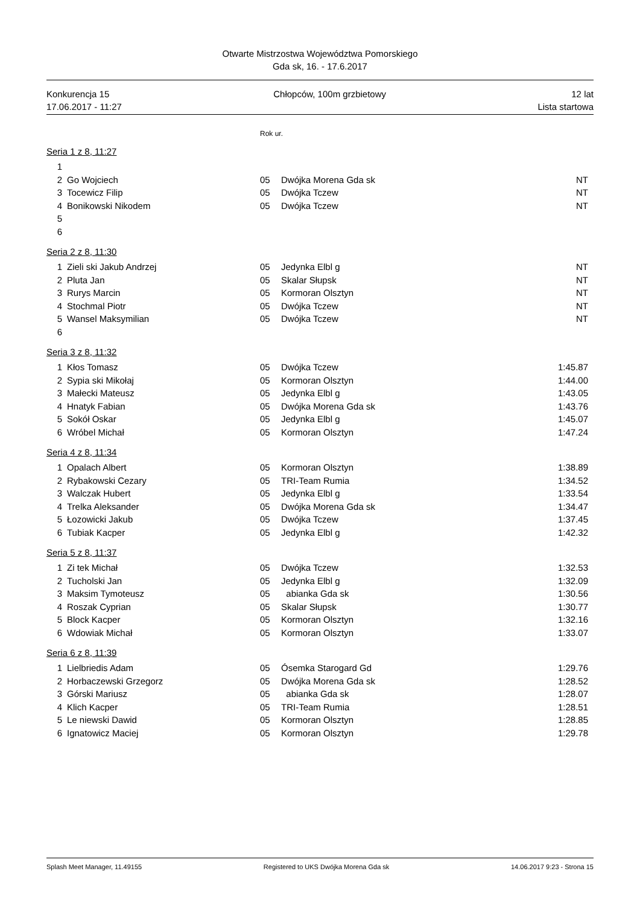Otwarte Mistrzostwa Województwa Pomorskiego
Gda sk, 16. - 17.6.2017
Konkurencja 15
17.06.2017 - 11:27
Chłopców, 100m grzbietowy 12 lat
Lista startowa
Rok ur.
Seria 1 z 8, 11:27
| 1 | | | | |
| 2 | Go Wojciech | 05 | Dwójka Morena Gda sk | NT |
| 3 | Tocewicz Filip | 05 | Dwójka Tczew | NT |
| 4 | Bonikowski Nikodem | 05 | Dwójka Tczew | NT |
| 5 | | | | |
| 6 | | | | |
Seria 2 z 8, 11:30
| 1 | Zieli ski Jakub Andrzej | 05 | Jedynka Elbl g | NT |
| 2 | Pluta Jan | 05 | Skalar Słupsk | NT |
| 3 | Rurys Marcin | 05 | Kormoran Olsztyn | NT |
| 4 | Stochmal Piotr | 05 | Dwójka Tczew | NT |
| 5 | Wansel Maksymilian | 05 | Dwójka Tczew | NT |
| 6 | | | | |
Seria 3 z 8, 11:32
| 1 | Kłos Tomasz | 05 | Dwójka Tczew | 1:45.87 |
| 2 | Sypia ski Mikołaj | 05 | Kormoran Olsztyn | 1:44.00 |
| 3 | Małecki Mateusz | 05 | Jedynka Elbl g | 1:43.05 |
| 4 | Hnatyk Fabian | 05 | Dwójka Morena Gda sk | 1:43.76 |
| 5 | Sokół Oskar | 05 | Jedynka Elbl g | 1:45.07 |
| 6 | Wróbel Michał | 05 | Kormoran Olsztyn | 1:47.24 |
Seria 4 z 8, 11:34
| 1 | Opalach Albert | 05 | Kormoran Olsztyn | 1:38.89 |
| 2 | Rybakowski Cezary | 05 | TRI-Team Rumia | 1:34.52 |
| 3 | Walczak Hubert | 05 | Jedynka Elbl g | 1:33.54 |
| 4 | Trelka Aleksander | 05 | Dwójka Morena Gda sk | 1:34.47 |
| 5 | Łozowicki Jakub | 05 | Dwójka Tczew | 1:37.45 |
| 6 | Tubiak Kacper | 05 | Jedynka Elbl g | 1:42.32 |
Seria 5 z 8, 11:37
| 1 | Zi tek Michał | 05 | Dwójka Tczew | 1:32.53 |
| 2 | Tucholski Jan | 05 | Jedynka Elbl g | 1:32.09 |
| 3 | Maksim Tymoteusz | 05 | abianka Gda sk | 1:30.56 |
| 4 | Roszak Cyprian | 05 | Skalar Słupsk | 1:30.77 |
| 5 | Block Kacper | 05 | Kormoran Olsztyn | 1:32.16 |
| 6 | Wdowiak Michał | 05 | Kormoran Olsztyn | 1:33.07 |
Seria 6 z 8, 11:39
| 1 | Lielbriedis Adam | 05 | Ósemka Starogard Gd | 1:29.76 |
| 2 | Horbaczewski Grzegorz | 05 | Dwójka Morena Gda sk | 1:28.52 |
| 3 | Górski Mariusz | 05 | abianka Gda sk | 1:28.07 |
| 4 | Klich Kacper | 05 | TRI-Team Rumia | 1:28.51 |
| 5 | Le niewski Dawid | 05 | Kormoran Olsztyn | 1:28.85 |
| 6 | Ignatowicz Maciej | 05 | Kormoran Olsztyn | 1:29.78 |
Splash Meet Manager, 11.49155 Registered to UKS Dwójka Morena Gda sk 14.06.2017 9:23 - Strona 15